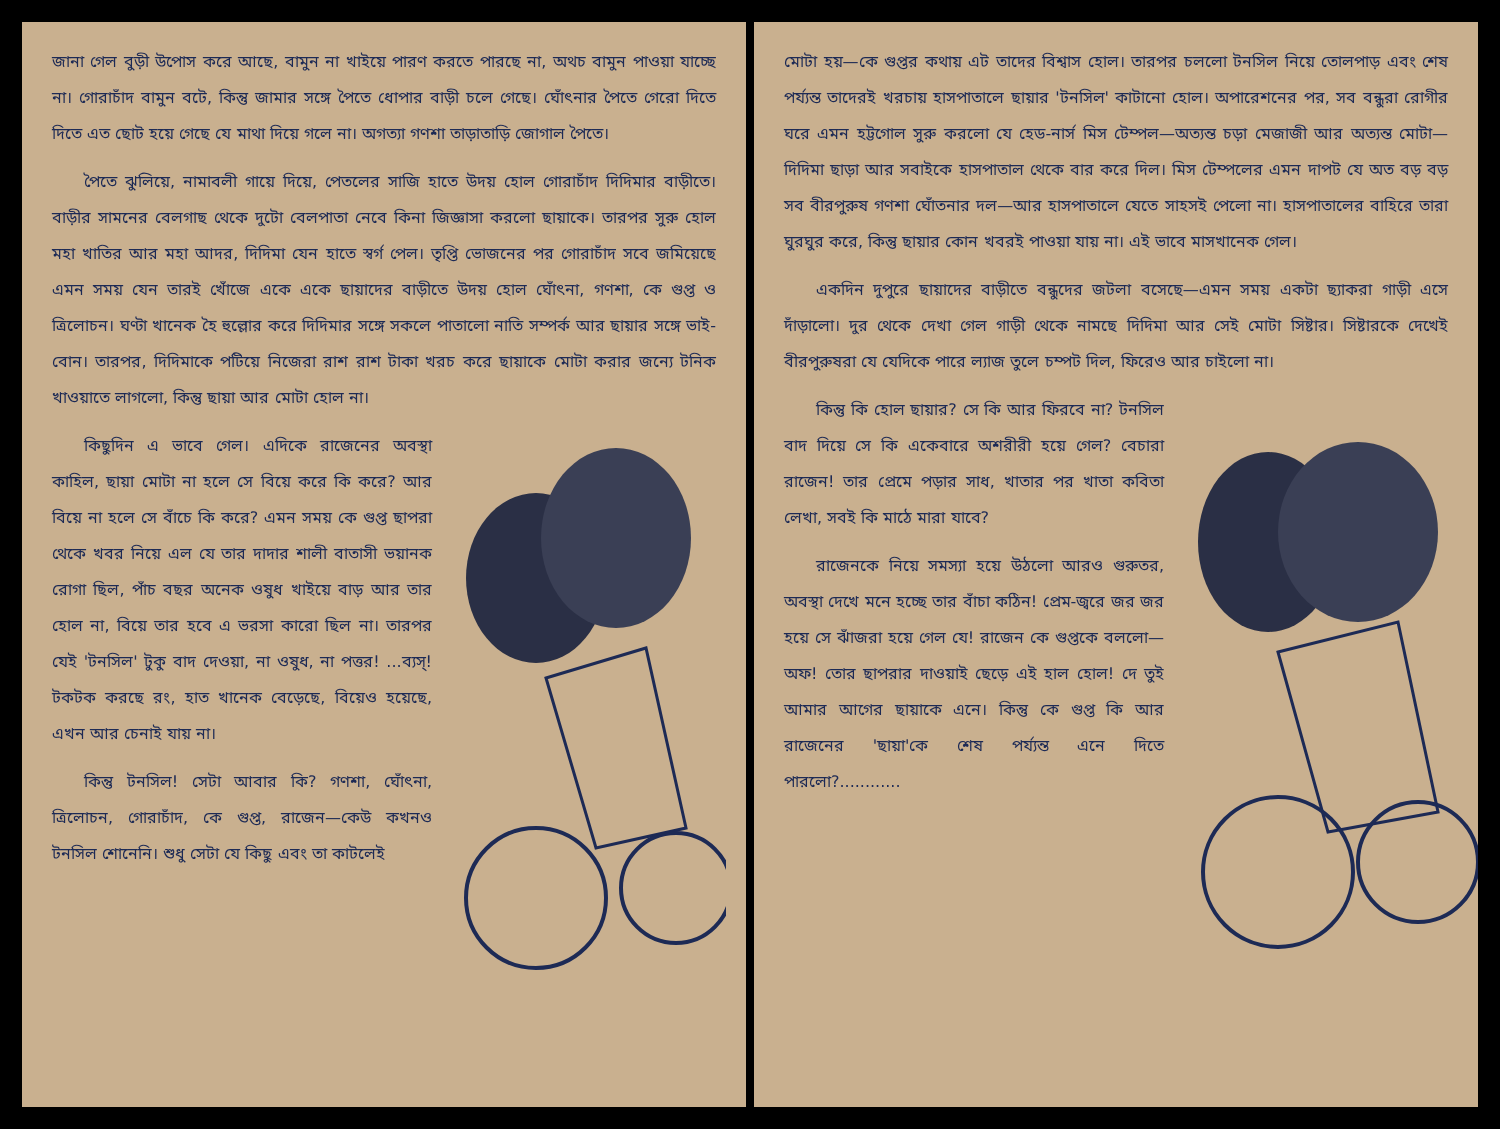জানা গেল বুড়ী উপোস করে আছে, বামুন না খাইয়ে পারণ করতে পারছে না, অথচ বামুন পাওয়া যাচ্ছে না। গোরাচাঁদ বামুন বটে, কিন্তু জামার সঙ্গে পৈতে ধোপার বাড়ী চলে গেছে। ঘোঁৎনার পৈতে গেরো দিতে দিতে এত ছোট হয়ে গেছে যে মাথা দিয়ে গলে না। অগত্যা গণশা তাড়াতাড়ি জোগাল পৈতে।
পৈতে ঝুলিয়ে, নামাবলী গায়ে দিয়ে, পেতলের সাজি হাতে উদয় হোল গোরাচাঁদ দিদিমার বাড়ীতে। বাড়ীর সামনের বেলগাছ থেকে দুটো বেলপাতা নেবে কিনা জিজ্ঞাসা করলো ছায়াকে। তারপর সুরু হোল মহা খাতির আর মহা আদর, দিদিমা যেন হাতে স্বর্গ পেল। তৃপ্তি ভোজনের পর গোরাচাঁদ সবে জমিয়েছে এমন সময় যেন তারই খোঁজে একে একে ছায়াদের বাড়ীতে উদয় হোল ঘোঁৎনা, গণশা, কে গুপ্ত ও ত্রিলোচন। ঘণ্টা খানেক হৈ হুল্লোর করে দিদিমার সঙ্গে সকলে পাতালো নাতি সম্পর্ক আর ছায়ার সঙ্গে ভাই-বোন। তারপর, দিদিমাকে পটিয়ে নিজেরা রাশ রাশ টাকা খরচ করে ছায়াকে মোটা করার জন্যে টনিক খাওয়াতে লাগলো, কিন্তু ছায়া আর মোটা হোল না।
কিছুদিন এ ভাবে গেল। এদিকে রাজেনের অবস্থা কাহিল, ছায়া মোটা না হলে সে বিয়ে করে কি করে? আর বিয়ে না হলে সে বাঁচে কি করে? এমন সময় কে গুপ্ত ছাপরা থেকে খবর নিয়ে এল যে তার দাদার শালী বাতাসী ভয়ানক রোগা ছিল, পাঁচ বছর অনেক ওষুধ খাইয়ে বাড় আর তার হোল না, বিয়ে তার হবে এ ভরসা কারো ছিল না। তারপর যেই 'টনসিল' টুকু বাদ দেওয়া, না ওষুধ, না পত্তর! ...ব্যস্! টকটক করছে রং, হাত খানেক বেড়েছে, বিয়েও হয়েছে, এখন আর চেনাই যায় না।
কিন্তু টনসিল! সেটা আবার কি? গণশা, ঘোঁৎনা, ত্রিলোচন, গোরাচাঁদ, কে গুপ্ত, রাজেন—কেউ কখনও টনসিল শোনেনি। শুধু সেটা যে কিছু এবং তা কাটলেই
মোটা হয়—কে গুপ্তর কথায় এট তাদের বিশ্বাস হোল। তারপর চললো টনসিল নিয়ে তোলপাড় এবং শেষ পর্য্যন্ত তাদেরই খরচায় হাসপাতালে ছায়ার 'টনসিল' কাটানো হোল। অপারেশনের পর, সব বন্ধুরা রোগীর ঘরে এমন হট্টগোল সুরু করলো যে হেড-নার্স মিস টেম্পল—অত্যন্ত চড়া মেজাজী আর অত্যন্ত মোটা—দিদিমা ছাড়া আর সবাইকে হাসপাতাল থেকে বার করে দিল। মিস টেম্পলের এমন দাপট যে অত বড় বড় সব বীরপুরুষ গণশা ঘোঁতনার দল—আর হাসপাতালে যেতে সাহসই পেলো না। হাসপাতালের বাহিরে তারা ঘুরঘুর করে, কিন্তু ছায়ার কোন খবরই পাওয়া যায় না। এই ভাবে মাসখানেক গেল।
একদিন দুপুরে ছায়াদের বাড়ীতে বন্ধুদের জটলা বসেছে—এমন সময় একটা ছ্যাকরা গাড়ী এসে দাঁড়ালো। দুর থেকে দেখা গেল গাড়ী থেকে নামছে দিদিমা আর সেই মোটা সিষ্টার। সিষ্টারকে দেখেই বীরপুরুষরা যে যেদিকে পারে ল্যাজ তুলে চম্পট দিল, ফিরেও আর চাইলো না।
কিন্তু কি হোল ছায়ার? সে কি আর ফিরবে না? টনসিল বাদ দিয়ে সে কি একেবারে অশরীরী হয়ে গেল? বেচারা রাজেন! তার প্রেমে পড়ার সাধ, খাতার পর খাতা কবিতা লেখা, সবই কি মাঠে মারা যাবে?
রাজেনকে নিয়ে সমস্যা হয়ে উঠলো আরও গুরুতর, অবস্থা দেখে মনে হচ্ছে তার বাঁচা কঠিন! প্রেম-জ্বরে জর জর হয়ে সে ঝাঁজরা হয়ে গেল যে! রাজেন কে গুপ্তকে বললো—অফ! তোর ছাপরার দাওয়াই ছেড়ে এই হাল হোল! দে তুই আমার আগের ছায়াকে এনে। কিন্তু কে গুপ্ত কি আর রাজেনের 'ছায়া'কে শেষ পর্য্যন্ত এনে দিতে পারলো?............